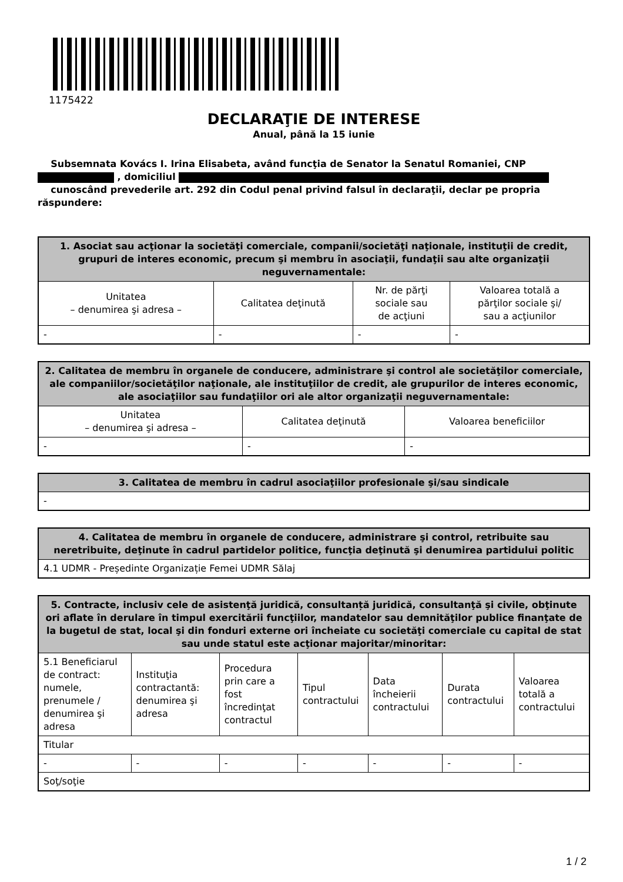1175422
DECLARAŢIE DE INTERESE
Anual, până la 15 iunie
Subsemnata Kovács I. Irina Elisabeta, având funcţia de Senator la Senatul Romaniei, CNP
, domiciliul
cunoscând prevederile art. 292 din Codul penal privind falsul în declaraţii, declar pe propria răspundere:
| 1. Asociat sau acţionar la societăţi comerciale, companii/societăţi naţionale, instituţii de credit, grupuri de interes economic, precum şi membru în asociaţii, fundaţii sau alte organizaţii neguvernamentale: | | | |
| --- | --- | --- | --- |
| Unitatea – denumirea şi adresa – | Calitatea deţinută | Nr. de părţi sociale sau de acţiuni | Valoarea totală a părţilor sociale şi/ sau a acţiunilor |
| - | - | - | - |
| 2. Calitatea de membru în organele de conducere, administrare şi control ale societăţilor comerciale, ale companiilor/societăţilor naţionale, ale instituţiilor de credit, ale grupurilor de interes economic, ale asociaţiilor sau fundaţiilor ori ale altor organizaţii neguvernamentale: | | |
| --- | --- | --- |
| Unitatea – denumirea şi adresa – | Calitatea deţinută | Valoarea beneficiilor |
| - | - | - |
| 3. Calitatea de membru în cadrul asociaţiilor profesionale şi/sau sindicale |
| --- |
| - |
| 4. Calitatea de membru în organele de conducere, administrare şi control, retribuite sau neretribuite, deţinute în cadrul partidelor politice, funcţia deţinută şi denumirea partidului politic |
| --- |
| 4.1 UDMR - Președinte Organizație Femei UDMR Sălaj |
| 5. Contracte, inclusiv cele de asistenţă juridică, consultanță juridică, consultanţă şi civile, obţinute ori aflate în derulare în timpul exercitării funcţiilor, mandatelor sau demnităţilor publice finanţate de la bugetul de stat, local şi din fonduri externe ori încheiate cu societăţi comerciale cu capital de stat sau unde statul este acţionar majoritar/minoritar: | | | | | | |
| --- | --- | --- | --- | --- | --- | --- |
| 5.1 Beneficiarul de contract: numele, prenumele / denumirea şi adresa | Instituţia contractantă: denumirea şi adresa | Procedura prin care a fost încredinţat contractul | Tipul contractului | Data încheierii contractului | Durata contractului | Valoarea totală a contractului |
| Titular | | | | | | |
| - | - | - | - | - | - | - |
| Soţ/soţie | | | | | | |
1 / 2